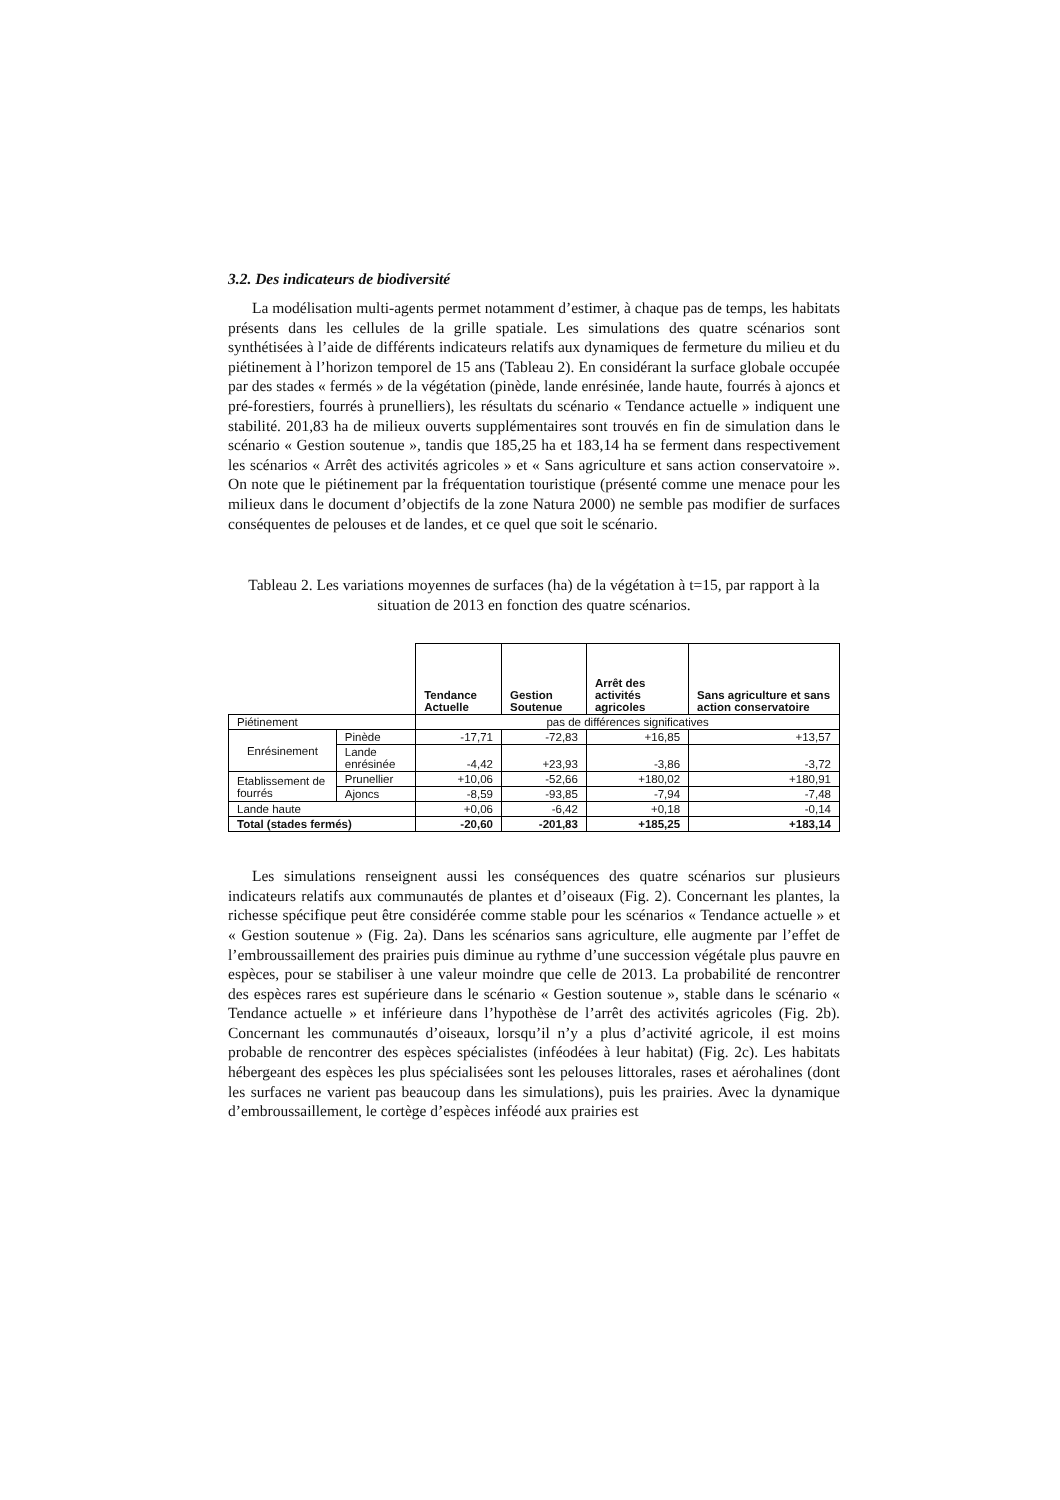3.2. Des indicateurs de biodiversité
La modélisation multi-agents permet notamment d’estimer, à chaque pas de temps, les habitats présents dans les cellules de la grille spatiale. Les simulations des quatre scénarios sont synthétisées à l’aide de différents indicateurs relatifs aux dynamiques de fermeture du milieu et du piétinement à l’horizon temporel de 15 ans (Tableau 2). En considérant la surface globale occupée par des stades « fermés » de la végétation (pinède, lande enrésinée, lande haute, fourrés à ajoncs et pré-forestiers, fourrés à prunelliers), les résultats du scénario « Tendance actuelle » indiquent une stabilité. 201,83 ha de milieux ouverts supplémentaires sont trouvés en fin de simulation dans le scénario « Gestion soutenue », tandis que 185,25 ha et 183,14 ha se ferment dans respectivement les scénarios « Arrêt des activités agricoles » et « Sans agriculture et sans action conservatoire ». On note que le piétinement par la fréquentation touristique (présenté comme une menace pour les milieux dans le document d’objectifs de la zone Natura 2000) ne semble pas modifier de surfaces conséquentes de pelouses et de landes, et ce quel que soit le scénario.
Tableau 2. Les variations moyennes de surfaces (ha) de la végétation à t=15, par rapport à la situation de 2013 en fonction des quatre scénarios.
| | | Tendance Actuelle | Gestion Soutenue | Arrêt des activités agricoles | Sans agriculture et sans action conservatoire |
| --- | --- | --- | --- | --- | --- |
| Piétinement | | pas de différences significatives | | | |
| Enrésinement | Pinède | -17,71 | -72,83 | +16,85 | +13,57 |
| | Lande enrésinée | -4,42 | +23,93 | -3,86 | -3,72 |
| Etablissement de fourrés | Prunellier | +10,06 | -52,66 | +180,02 | +180,91 |
| | Ajoncs | -8,59 | -93,85 | -7,94 | -7,48 |
| Lande haute | | +0,06 | -6,42 | +0,18 | -0,14 |
| Total (stades fermés) | | -20,60 | -201,83 | +185,25 | +183,14 |
Les simulations renseignent aussi les conséquences des quatre scénarios sur plusieurs indicateurs relatifs aux communautés de plantes et d’oiseaux (Fig. 2). Concernant les plantes, la richesse spécifique peut être considérée comme stable pour les scénarios « Tendance actuelle » et « Gestion soutenue » (Fig. 2a). Dans les scénarios sans agriculture, elle augmente par l’effet de l’embroussaillement des prairies puis diminue au rythme d’une succession végétale plus pauvre en espèces, pour se stabiliser à une valeur moindre que celle de 2013. La probabilité de rencontrer des espèces rares est supérieure dans le scénario « Gestion soutenue », stable dans le scénario « Tendance actuelle » et inférieure dans l’hypothèse de l’arrêt des activités agricoles (Fig. 2b). Concernant les communautés d’oiseaux, lorsqu’il n’y a plus d’activité agricole, il est moins probable de rencontrer des espèces spécialistes (inféodées à leur habitat) (Fig. 2c). Les habitats hébergeant des espèces les plus spécialisées sont les pelouses littorales, rases et aérohalines (dont les surfaces ne varient pas beaucoup dans les simulations), puis les prairies. Avec la dynamique d’embroussaillement, le cortège d’espèces inféodé aux prairies est